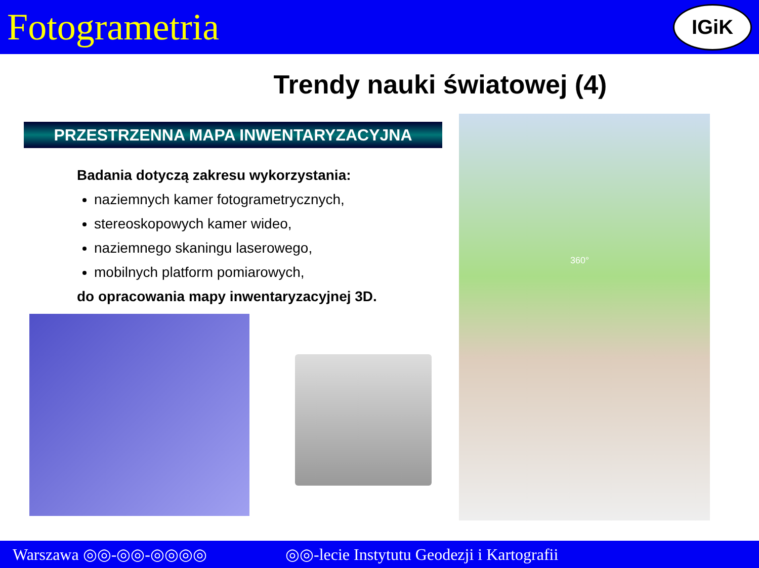Fotogrametria
IGiK
Trendy nauki światowej (4)
PRZESTRZENNA MAPA INWENTARYZACYJNA
Badania dotyczą zakresu wykorzystania:
naziemnych kamer fotogrametrycznych,
stereoskopowych kamer wideo,
naziemnego skaningu laserowego,
mobilnych platform pomiarowych,
do opracowania mapy inwentaryzacyjnej 3D.
360°
Warszawa ◎◎-◎◎-◎◎◎◎ ◎◎-lecie Instytutu Geodezji i Kartografii